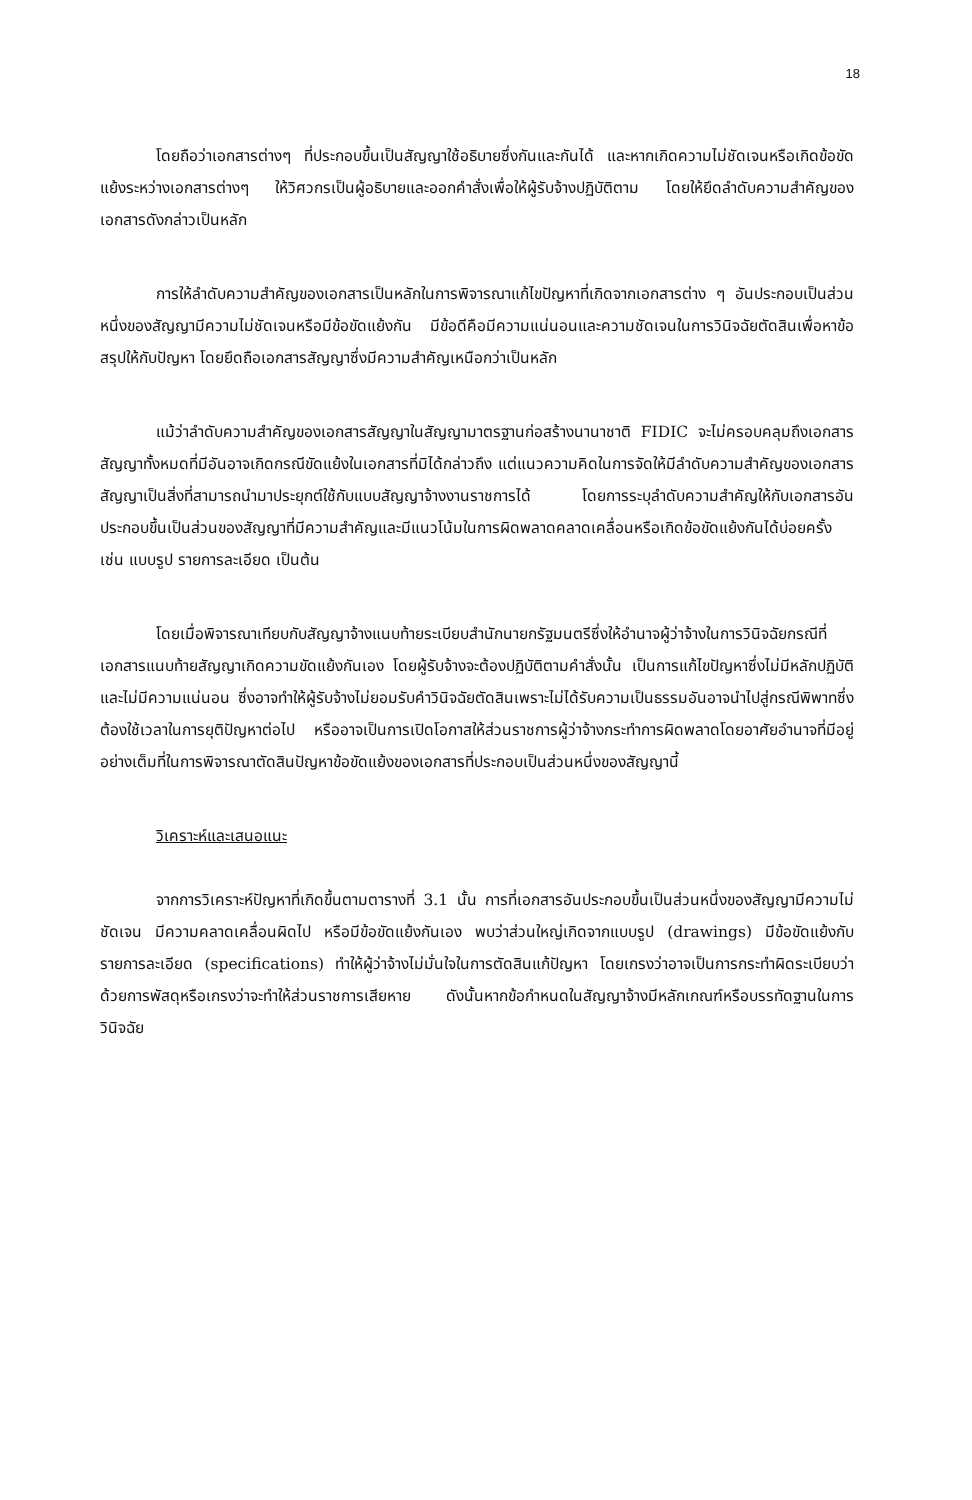18
โดยถือว่าเอกสารต่างๆ ที่ประกอบขึ้นเป็นสัญญาใช้อธิบายซึ่งกันและกันได้ และหากเกิดความไม่ชัดเจนหรือเกิดข้อขัดแย้งระหว่างเอกสารต่างๆ ให้วิศวกรเป็นผู้อธิบายและออกคำสั่งเพื่อให้ผู้รับจ้างปฏิบัติตาม โดยให้ยึดลำดับความสำคัญของเอกสารดังกล่าวเป็นหลัก
การให้ลำดับความสำคัญของเอกสารเป็นหลักในการพิจารณาแก้ไขปัญหาที่เกิดจากเอกสารต่าง ๆ อันประกอบเป็นส่วนหนึ่งของสัญญามีความไม่ชัดเจนหรือมีข้อขัดแย้งกัน มีข้อดีคือมีความแน่นอนและความชัดเจนในการวินิจฉัยตัดสินเพื่อหาข้อสรุปให้กับปัญหา โดยยึดถือเอกสารสัญญาซึ่งมีความสำคัญเหนือกว่าเป็นหลัก
แม้ว่าลำดับความสำคัญของเอกสารสัญญาในสัญญามาตรฐานก่อสร้างนานาชาติ FIDIC จะไม่ครอบคลุมถึงเอกสารสัญญาทั้งหมดที่มีอันอาจเกิดกรณีขัดแย้งในเอกสารที่มิได้กล่าวถึง แต่แนวความคิดในการจัดให้มีลำดับความสำคัญของเอกสารสัญญาเป็นสิ่งที่สามารถนำมาประยุกต์ใช้กับแบบสัญญาจ้างงานราชการได้ โดยการระบุลำดับความสำคัญให้กับเอกสารอันประกอบขึ้นเป็นส่วนของสัญญาที่มีความสำคัญและมีแนวโน้มในการผิดพลาดคลาดเคลื่อนหรือเกิดข้อขัดแย้งกันได้บ่อยครั้ง เช่น แบบรูป รายการละเอียด เป็นต้น
โดยเมื่อพิจารณาเทียบกับสัญญาจ้างแนบท้ายระเบียบสำนักนายกรัฐมนตรีซึ่งให้อำนาจผู้ว่าจ้างในการวินิจฉัยกรณีที่เอกสารแนบท้ายสัญญาเกิดความขัดแย้งกันเอง โดยผู้รับจ้างจะต้องปฏิบัติตามคำสั่งนั้น เป็นการแก้ไขปัญหาซึ่งไม่มีหลักปฏิบัติและไม่มีความแน่นอน ซึ่งอาจทำให้ผู้รับจ้างไม่ยอมรับคำวินิจฉัยตัดสินเพราะไม่ได้รับความเป็นธรรมอันอาจนำไปสู่กรณีพิพาทซึ่งต้องใช้เวลาในการยุติปัญหาต่อไป หรืออาจเป็นการเปิดโอกาสให้ส่วนราชการผู้ว่าจ้างกระทำการผิดพลาดโดยอาศัยอำนาจที่มีอยู่อย่างเต็มที่ในการพิจารณาตัดสินปัญหาข้อขัดแย้งของเอกสารที่ประกอบเป็นส่วนหนึ่งของสัญญานี้
วิเคราะห์และเสนอแนะ
จากการวิเคราะห์ปัญหาที่เกิดขึ้นตามตารางที่ 3.1 นั้น การที่เอกสารอันประกอบขึ้นเป็นส่วนหนึ่งของสัญญามีความไม่ชัดเจน มีความคลาดเคลื่อนผิดไป หรือมีข้อขัดแย้งกันเอง พบว่าส่วนใหญ่เกิดจากแบบรูป (drawings) มีข้อขัดแย้งกับรายการละเอียด (specifications) ทำให้ผู้ว่าจ้างไม่มั่นใจในการตัดสินแก้ปัญหา โดยเกรงว่าอาจเป็นการกระทำผิดระเบียบว่าด้วยการพัสดุหรือเกรงว่าจะทำให้ส่วนราชการเสียหาย ดังนั้นหากข้อกำหนดในสัญญาจ้างมีหลักเกณฑ์หรือบรรทัดฐานในการวินิจฉัย